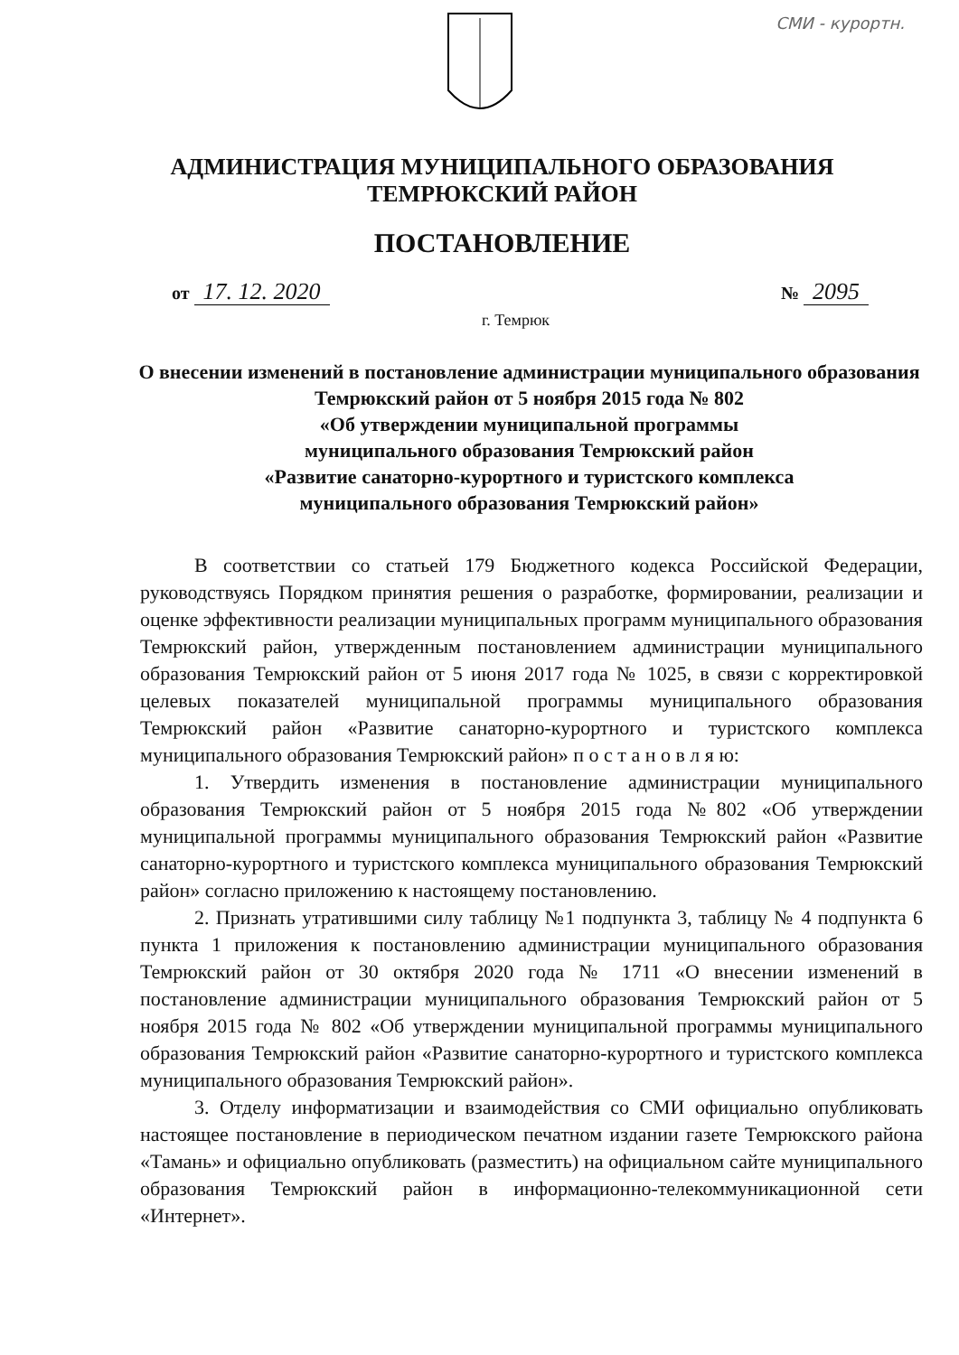СМИ - курортн.
АДМИНИСТРАЦИЯ МУНИЦИПАЛЬНОГО ОБРАЗОВАНИЯ
ТЕМРЮКСКИЙ РАЙОН
ПОСТАНОВЛЕНИЕ
от 17. 12. 2020 № 2095
г. Темрюк
О внесении изменений в постановление администрации муниципального образования Темрюкский район от 5 ноября 2015 года № 802
«Об утверждении муниципальной программы
муниципального образования Темрюкский район
«Развитие санаторно-курортного и туристского комплекса
муниципального образования Темрюкский район»
В соответствии со статьей 179 Бюджетного кодекса Российской Федерации, руководствуясь Порядком принятия решения о разработке, формировании, реализации и оценке эффективности реализации муниципальных программ муниципального образования Темрюкский район, утвержденным постановлением администрации муниципального образования Темрюкский район от 5 июня 2017 года № 1025, в связи с корректировкой целевых показателей муниципальной программы муниципального образования Темрюкский район «Развитие санаторно-курортного и туристского комплекса муниципального образования Темрюкский район» п о с т а н о в л я ю:
1. Утвердить изменения в постановление администрации муниципального образования Темрюкский район от 5 ноября 2015 года №802 «Об утверждении муниципальной программы муниципального образования Темрюкский район «Развитие санаторно-курортного и туристского комплекса муниципального образования Темрюкский район» согласно приложению к настоящему постановлению.
2. Признать утратившими силу таблицу №1 подпункта 3, таблицу № 4 подпункта 6 пункта 1 приложения к постановлению администрации муниципального образования Темрюкский район от 30 октября 2020 года № 1711 «О внесении изменений в постановление администрации муниципального образования Темрюкский район от 5 ноября 2015 года № 802 «Об утверждении муниципальной программы муниципального образования Темрюкский район «Развитие санаторно-курортного и туристского комплекса муниципального образования Темрюкский район».
3. Отделу информатизации и взаимодействия со СМИ официально опубликовать настоящее постановление в периодическом печатном издании газете Темрюкского района «Тамань» и официально опубликовать (разместить) на официальном сайте муниципального образования Темрюкский район в информационно-телекоммуникационной сети «Интернет».